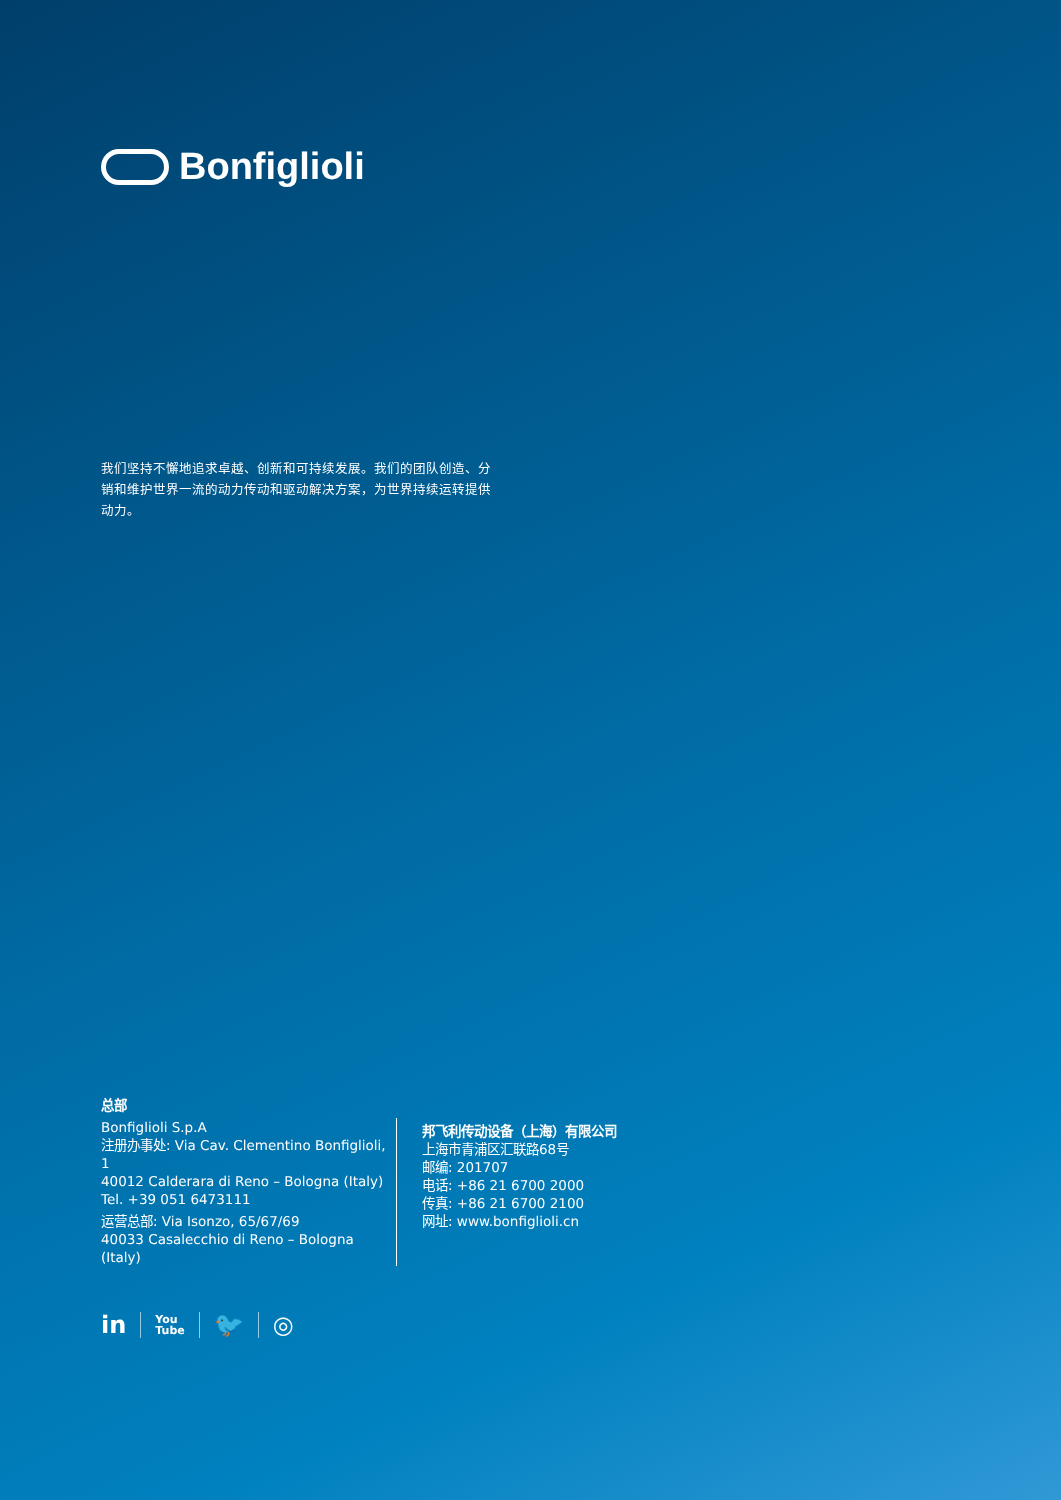Bonfiglioli
我们坚持不懈地追求卓越、创新和可持续发展。我们的团队创造、分销和维护世界一流的动力传动和驱动解决方案，为世界持续运转提供动力。
总部
Bonfiglioli S.p.A
注册办事处: Via Cav. Clementino Bonfiglioli, 1
40012 Calderara di Reno – Bologna (Italy)
Tel. +39 051 6473111
运营总部: Via Isonzo, 65/67/69
40033 Casalecchio di Reno – Bologna (Italy)
邦飞利传动设备（上海）有限公司
上海市青浦区汇联路68号
邮编: 201707
电话: +86 21 6700 2000
传真: +86 21 6700 2100
网址: www.bonfiglioli.cn
in
You
Tube
🐦 ◎